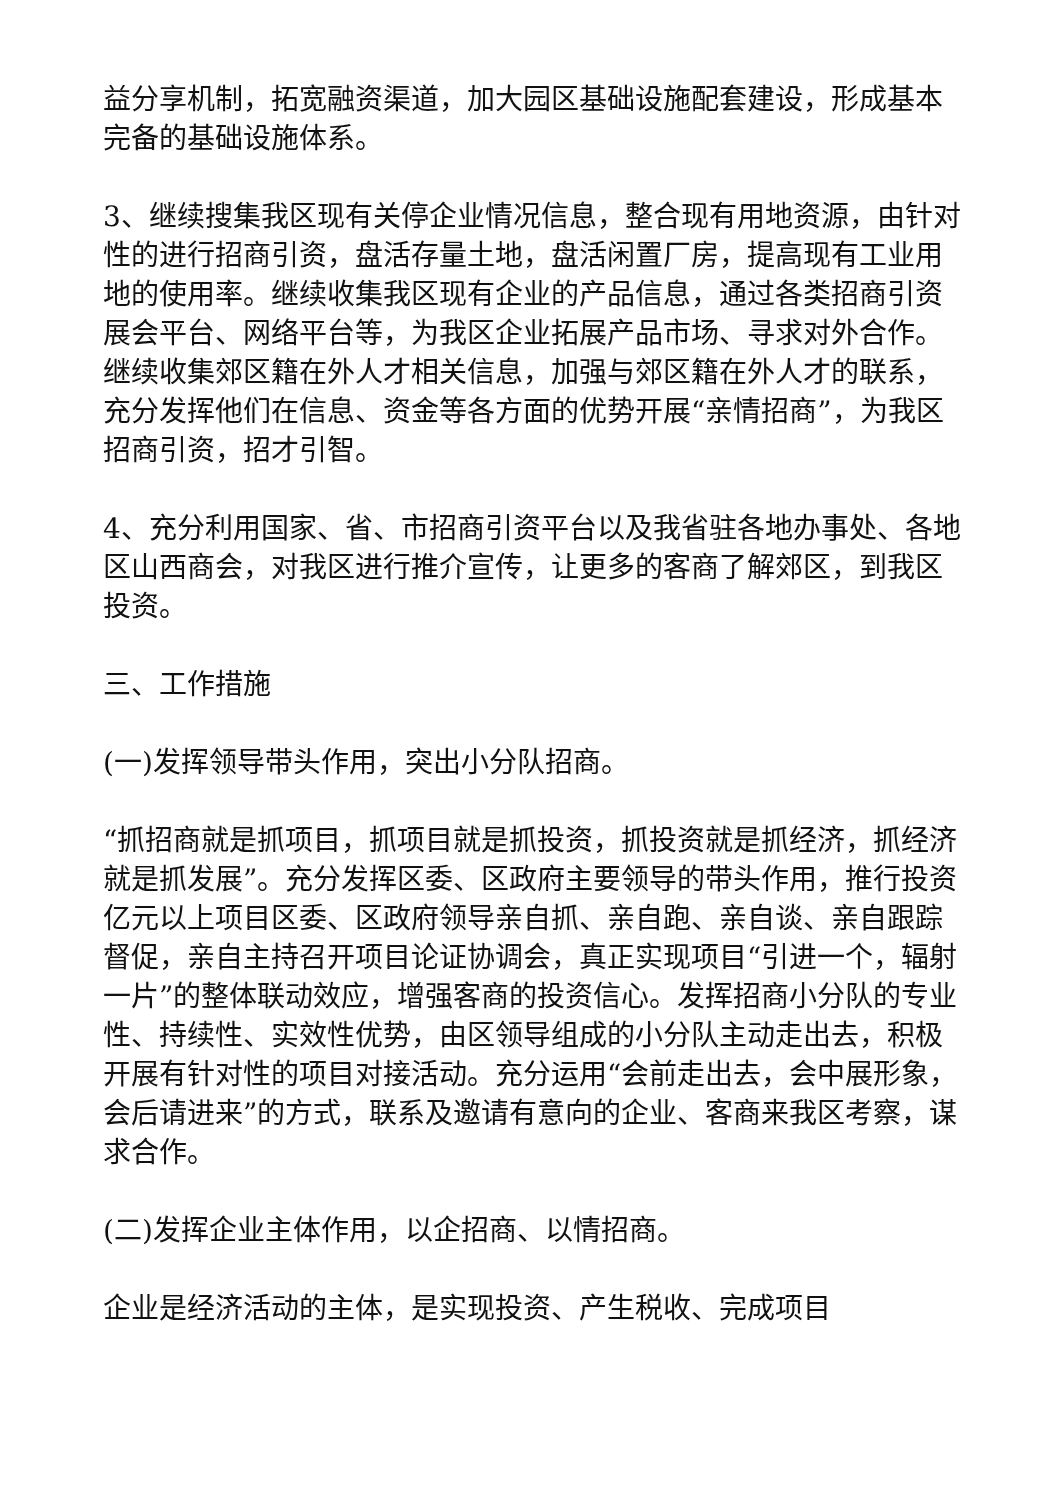益分享机制，拓宽融资渠道，加大园区基础设施配套建设，形成基本完备的基础设施体系。
3、继续搜集我区现有关停企业情况信息，整合现有用地资源，由针对性的进行招商引资，盘活存量土地，盘活闲置厂房，提高现有工业用地的使用率。继续收集我区现有企业的产品信息，通过各类招商引资展会平台、网络平台等，为我区企业拓展产品市场、寻求对外合作。继续收集郊区籍在外人才相关信息，加强与郊区籍在外人才的联系，充分发挥他们在信息、资金等各方面的优势开展“亲情招商”，为我区招商引资，招才引智。
4、充分利用国家、省、市招商引资平台以及我省驻各地办事处、各地区山西商会，对我区进行推介宣传，让更多的客商了解郊区，到我区投资。
三、工作措施
(一)发挥领导带头作用，突出小分队招商。
“抓招商就是抓项目，抓项目就是抓投资，抓投资就是抓经济，抓经济就是抓发展”。充分发挥区委、区政府主要领导的带头作用，推行投资亿元以上项目区委、区政府领导亲自抓、亲自跑、亲自谈、亲自跟踪督促，亲自主持召开项目论证协调会，真正实现项目“引进一个，辐射一片”的整体联动效应，增强客商的投资信心。发挥招商小分队的专业性、持续性、实效性优势，由区领导组成的小分队主动走出去，积极开展有针对性的项目对接活动。充分运用“会前走出去，会中展形象，会后请进来”的方式，联系及邀请有意向的企业、客商来我区考察，谋求合作。
(二)发挥企业主体作用，以企招商、以情招商。
企业是经济活动的主体，是实现投资、产生税收、完成项目